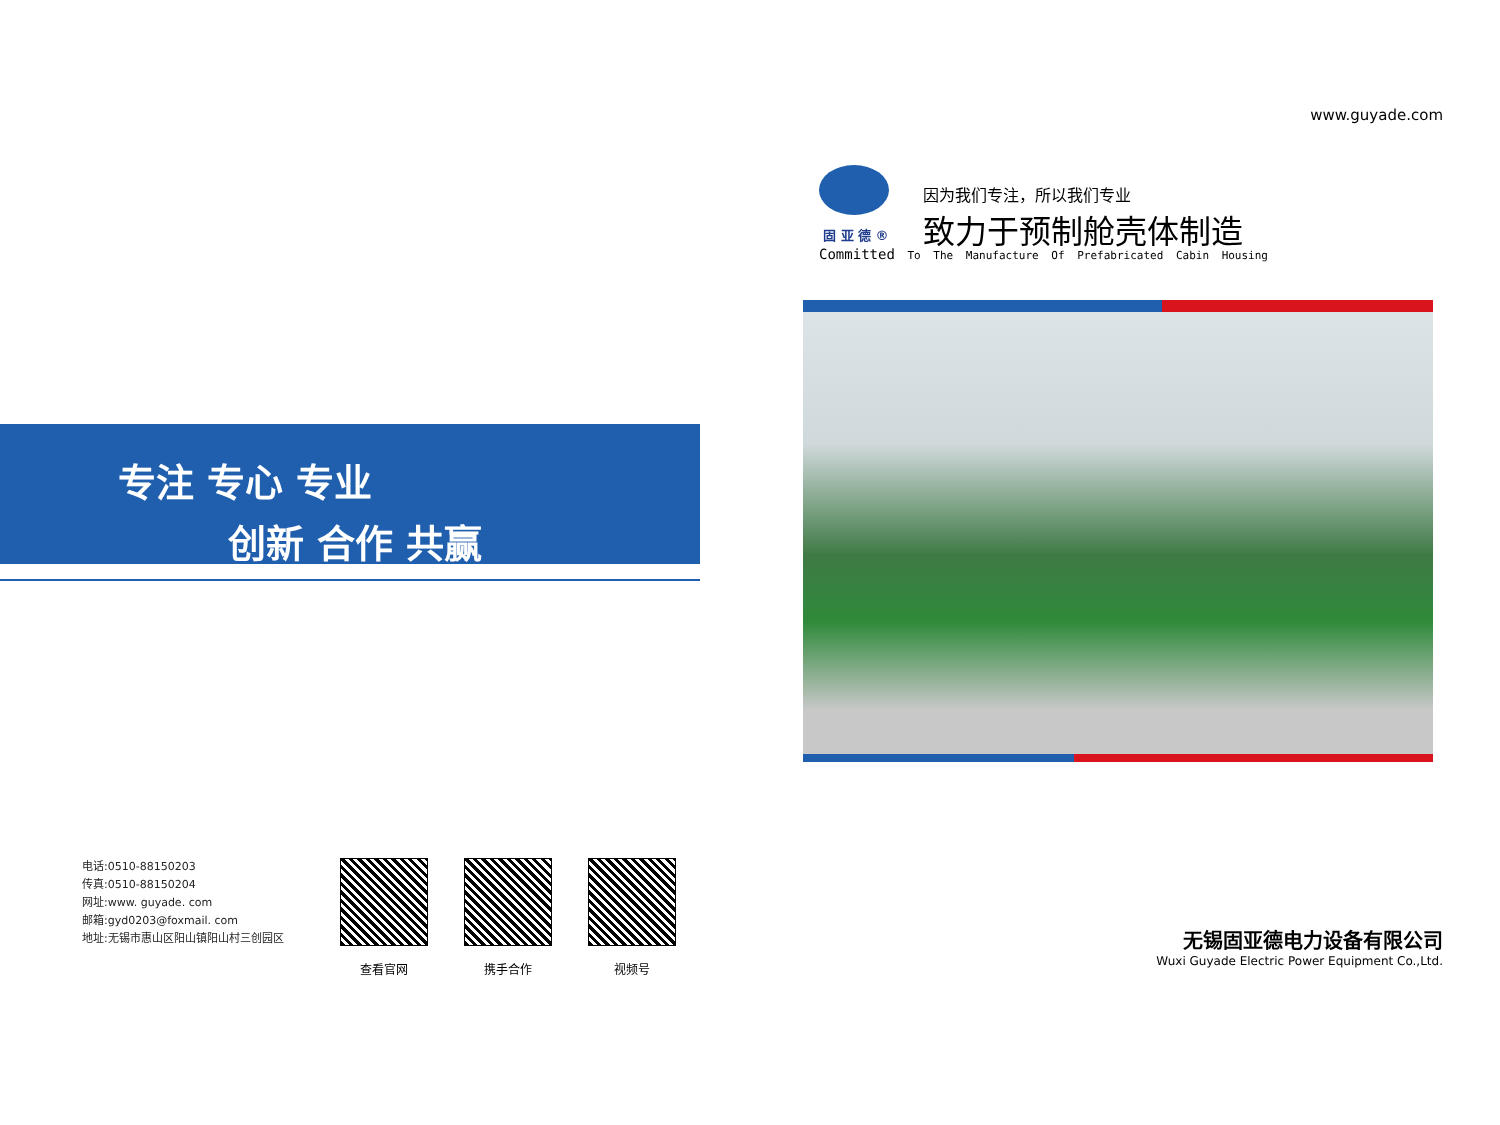专注 专心 专业
创新 合作 共赢
电话:0510-88150203
传真:0510-88150204
网址:www. guyade. com
邮箱:gyd0203@foxmail. com
地址:无锡市惠山区阳山镇阳山村三创园区
查看官网 携手合作 视频号
www.guyade.com
固 亚 德 ®
因为我们专注，所以我们专业
致力于预制舱壳体制造
Committed To The Manufacture Of Prefabricated Cabin Housing
无锡固亚德电力设备有限公司
Wuxi Guyade Electric Power Equipment Co.,Ltd.